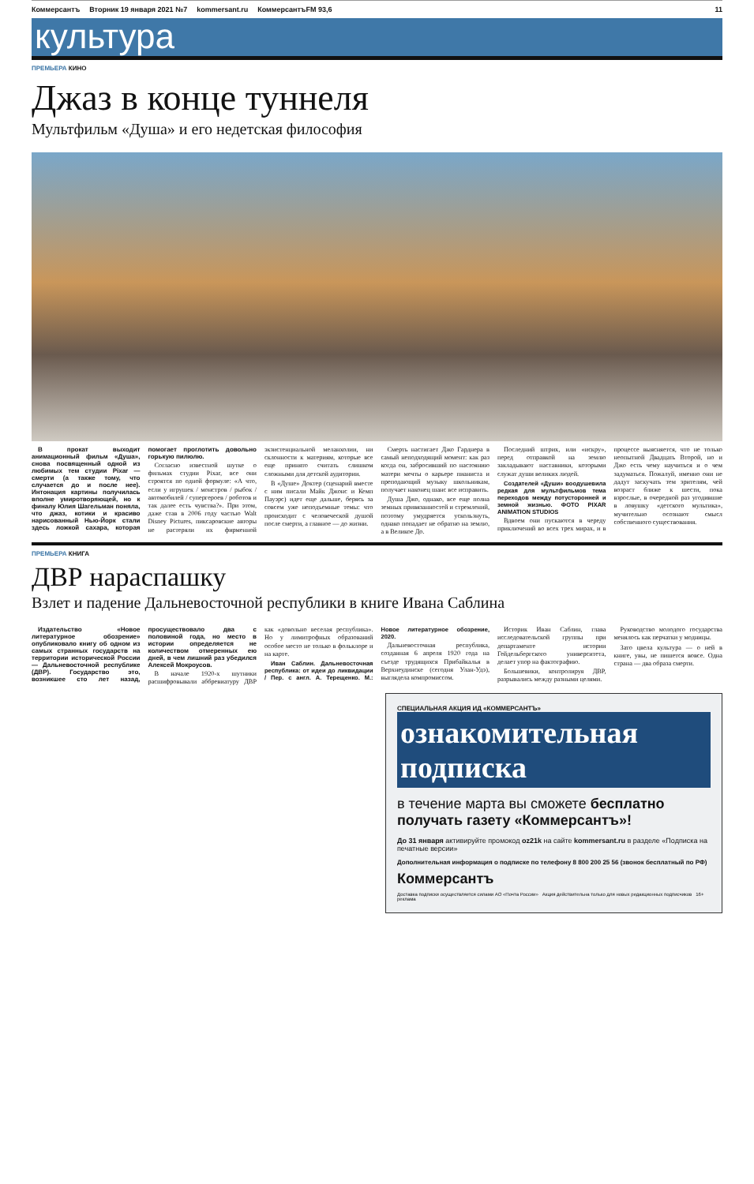Коммерсантъ Вторник 19 января 2021 №7 kommersant.ru КоммерсантъFM 93,6 11
культура
ПРЕМЬЕРА КИНО
Джаз в конце туннеля
Мультфильм «Душа» и его недетская философия
В прокат выходит анимационный фильм «Душа», снова посвященный одной из любимых тем студии Pixar — смерти (а также тому, что случается до и после нее). Интонация картины получилась вполне умиротворяющей, но к финалу Юлия Шагельман поняла, что джаз, котики и красиво нарисованный Нью-Йорк стали здесь ложкой сахара, которая помогает проглотить довольно горькую пилюлю.
Согласно известной шутке о фильмах студии Pixar, все они строятся по одной формуле: «А что, если у игрушек / монстров / рыбок / автомобилей / супергероев / роботов и так далее есть чувства?». При этом, даже став в 2006 году частью Walt Disney Pictures, пиксаровские авторы не растеряли их фирменной экзистенциальной меланхолии, ни склонности к материям, которые все еще принято считать слишком сложными для детской аудитории.
В «Душе» Доктер (сценарий вместе с ним писали Майк Джонс и Кемп Пауэрс) идет еще дальше, берясь за совсем уже неподъемные темы: что происходит с человеческой душой после смерти, а главное — до жизни.
Смерть настигает Джо Гарднера в самый неподходящий момент: как раз когда он, забросивший по настоянию матери мечты о карьере пианиста и преподающий музыку школьникам, получает наконец шанс все исправить.
Душа Джо, однако, все еще полна земных привязанностей и стремлений, поэтому умудряется ускользнуть, однако попадает не обратно на землю, а в Великое До.
Последний штрих, или «искру», перед отправкой на землю закладывают наставники, которыми служат души великих людей.
Создателей «Души» воодушевила редкая для мультфильмов тема переходов между потусторонней и земной жизнью. ФОТО PIXAR ANIMATION STUDIOS
Вдвоем они пускаются в череду приключений во всех трех мирах, и в процессе выясняется, что не только неопытной Двадцать Второй, но и Джо есть чему научиться и о чем задуматься. Пожалуй, именно они не дадут заскучать тем зрителям, чей возраст ближе к шести, пока взрослые, в очередной раз угодившие в ловушку «детского мультика», мучительно осознают смысл собственного существования.
ПРЕМЬЕРА КНИГА
ДВР нараспашку
Взлет и падение Дальневосточной республики в книге Ивана Саблина
Издательство «Новое литературное обозрение» опубликовало книгу об одном из самых странных государств на территории исторической России — Дальневосточной республике (ДВР). Государство это, возникшее сто лет назад, просуществовало два с половиной года, но место в истории определяется не количеством отмеренных ею дней, в чем лишний раз убедился Алексей Мокроусов.
В начале 1920-х шутники расшифровывали аббревиатуру ДВР как «довольно веселая республика». Но у лимитрофных образований особое место не только в фольклоре и на карте.
Иван Саблин. Дальневосточная республика: от идеи до ликвидации / Пер. с англ. А. Терещенко. М.: Новое литературное обозрение, 2020.
Дальневосточная республика, созданная 6 апреля 1920 года на съезде трудящихся Прибайкалья в Верхнеудинске (сегодня Улан-Удэ), выглядела компромиссом.
Историк Иван Саблин, глава исследовательской группы при департаменте истории Гейдельбергского университета, делает упор на фактографию.
Большевики, контролируя ДВР, разрывались между разными целями.
Руководство молодого государства менялось как перчатки у модницы.
Зато цвела культура — о ней в книге, увы, не пишется вовсе. Одна страна — два образа смерти.
СПЕЦИАЛЬНАЯ АКЦИЯ ИД «КОММЕРСАНТЪ»
ознакомительная подписка
в течение марта вы сможете бесплатно получать газету «Коммерсантъ»!
До 31 января активируйте промокод oz21k на сайте kommersant.ru в разделе «Подписка на печатные версии»
Дополнительная информация о подписке по телефону 8 800 200 25 56 (звонок бесплатный по РФ)
Коммерсантъ
Доставка подписки осуществляется силами АО «Почта России» Акция действительна только для новых редакционных подписчиков 16+ реклама